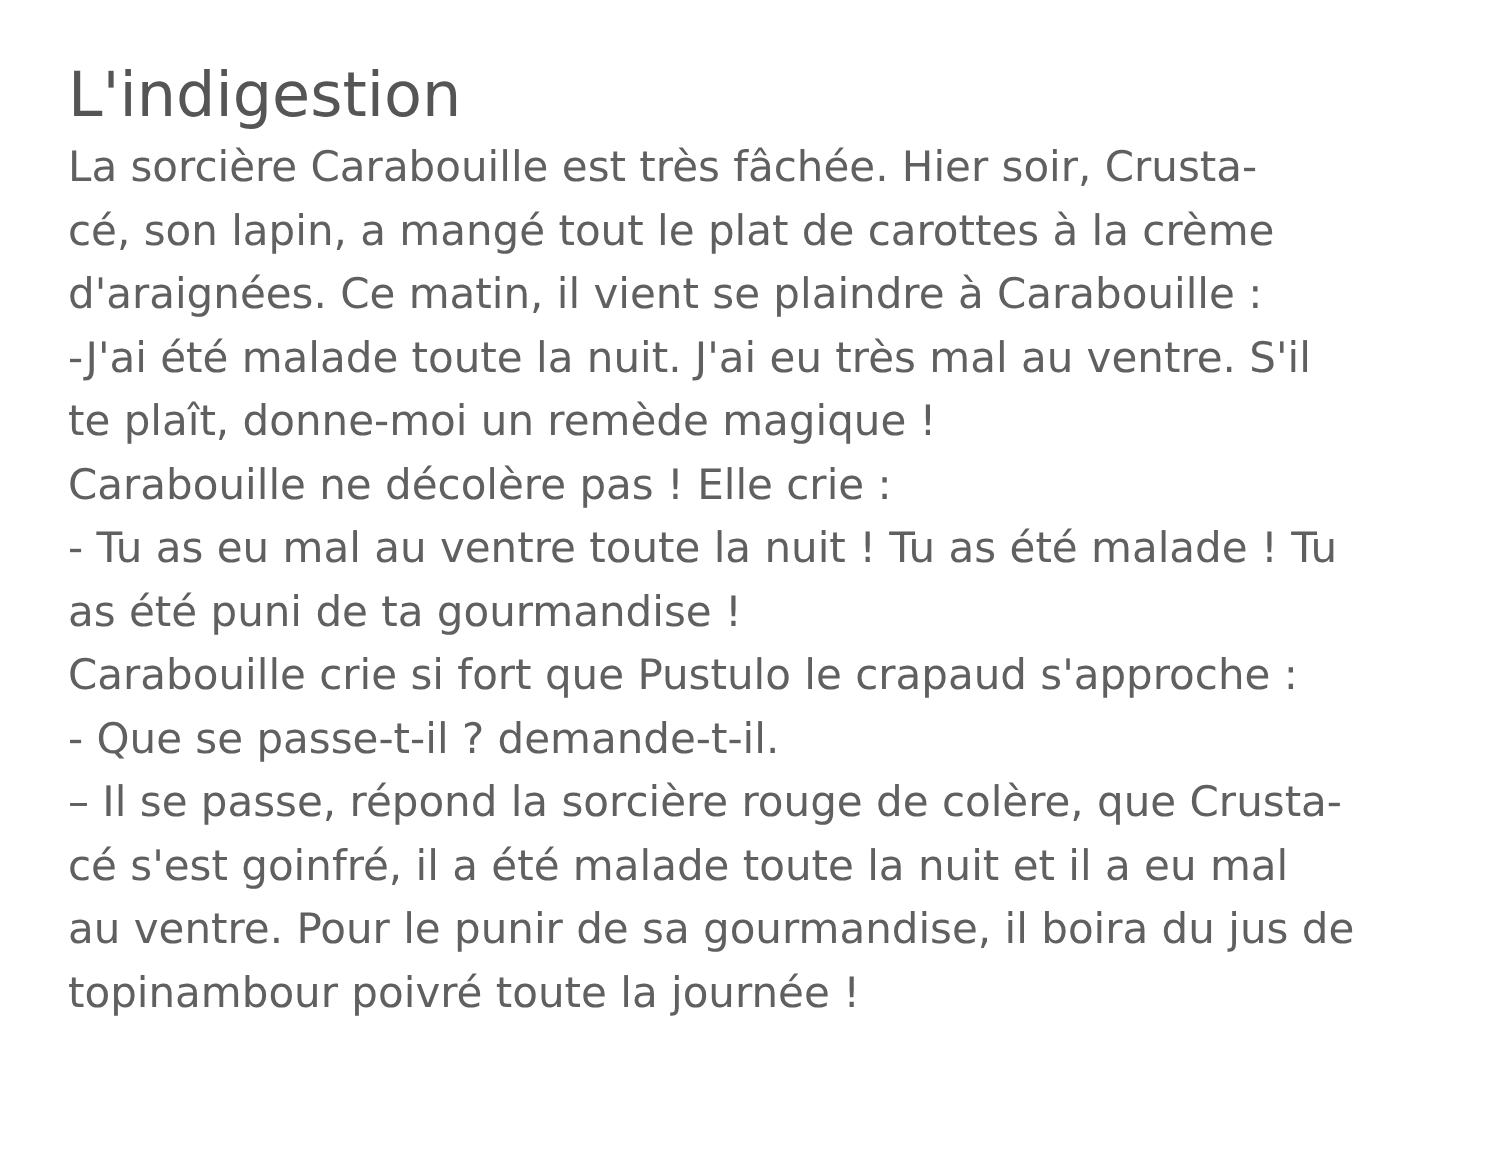L'indigestion
La sorcière Carabouille est très fâchée. Hier soir, Crusta-
cé, son lapin, a mangé tout le plat de carottes à la crème
d'araignées. Ce matin, il vient se plaindre à Carabouille :
-J'ai été malade toute la nuit. J'ai eu très mal au ventre. S'il
te plaît, donne-moi un remède magique !
Carabouille ne décolère pas ! Elle crie :
- Tu as eu mal au ventre toute la nuit ! Tu as été malade ! Tu
as été puni de ta gourmandise !
Carabouille crie si fort que Pustulo le crapaud s'approche :
- Que se passe-t-il ? demande-t-il.
– Il se passe, répond la sorcière rouge de colère, que Crusta-
cé s'est goinfré, il a été malade toute la nuit et il a eu mal
au ventre. Pour le punir de sa gourmandise, il boira du jus de
topinambour poivré toute la journée !